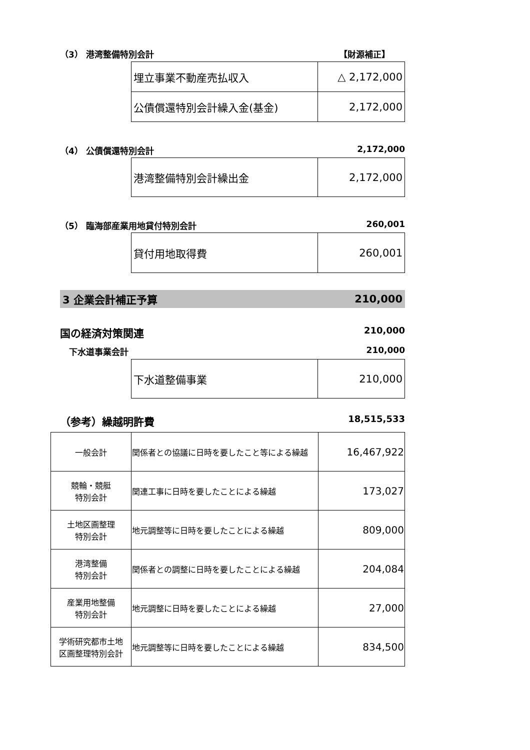（3） 港湾整備特別会計 【財源補正】
| 埋立事業不動産売払収入 | △ 2,172,000 |
| 公債償還特別会計繰入金(基金) | 2,172,000 |
（4） 公債償還特別会計 2,172,000
| 港湾整備特別会計繰出金 | 2,172,000 |
（5） 臨海部産業用地貸付特別会計 260,001
| 貸付用地取得費 | 260,001 |
3 企業会計補正予算 210,000
国の経済対策関連 210,000
下水道事業会計 210,000
| 下水道整備事業 | 210,000 |
（参考）繰越明許費 18,515,533
| 一般会計 | 関係者との協議に日時を要したこと等による繰越 | 16,467,922 |
| 競輪・競艇 特別会計 | 関連工事に日時を要したことによる繰越 | 173,027 |
| 土地区画整理 特別会計 | 地元調整等に日時を要したことによる繰越 | 809,000 |
| 港湾整備 特別会計 | 関係者との調整に日時を要したことによる繰越 | 204,084 |
| 産業用地整備 特別会計 | 地元調整に日時を要したことによる繰越 | 27,000 |
| 学術研究都市土地 区画整理特別会計 | 地元調整等に日時を要したことによる繰越 | 834,500 |